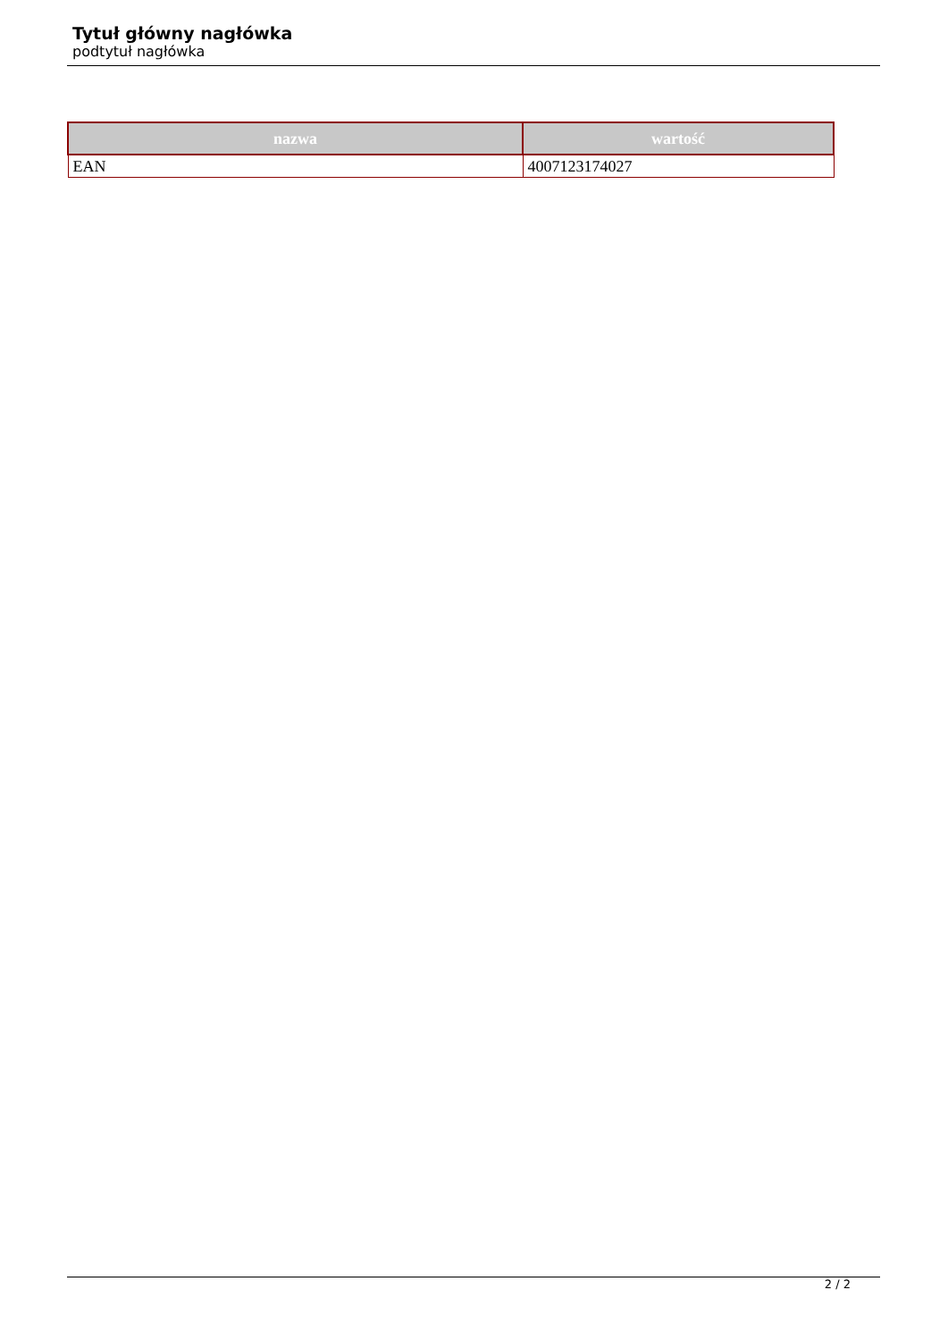Tytuł główny nagłówka
podtytuł nagłówka
| nazwa | wartość |
| --- | --- |
| EAN | 4007123174027 |
2 / 2